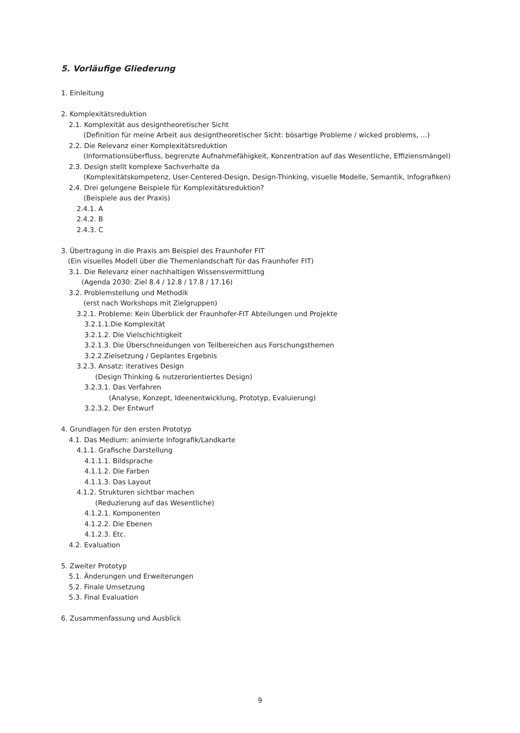5. Vorläufige Gliederung
1. Einleitung
2. Komplexitätsreduktion
2.1. Komplexität aus designtheoretischer Sicht
(Definition für meine Arbeit aus designtheoretischer Sicht: bösartige Probleme / wicked problems, ...)
2.2. Die Relevanz einer Komplexitätsreduktion
(Informationsüberfluss, begrenzte Aufnahmefähigkeit, Konzentration auf das Wesentliche, Effiziensmängel)
2.3. Design stellt komplexe Sachverhalte da
(Komplexitätskompetenz, User-Centered-Design, Design-Thinking, visuelle Modelle, Semantik, Infografiken)
2.4. Drei gelungene Beispiele für Komplexitätsreduktion?
(Beispiele aus der Praxis)
2.4.1. A
2.4.2. B
2.4.3. C
3. Übertragung in die Praxis am Beispiel des Fraunhofer FIT
(Ein visuelles Modell über die Themenlandschaft für das Fraunhofer FIT)
3.1. Die Relevanz einer nachhaltigen Wissensvermittlung
(Agenda 2030: Ziel 8.4 / 12.8 / 17.8 / 17.16)
3.2. Problemstellung und Methodik
(erst nach Workshops mit Zielgruppen)
3.2.1. Probleme: Kein Überblick der Fraunhofer-FIT Abteilungen und Projekte
3.2.1.1.Die Komplexität
3.2.1.2. Die Vielschichtigkeit
3.2.1.3. Die Überschneidungen von Teilbereichen aus Forschungsthemen
3.2.2.Zielsetzung / Geplantes Ergebnis
3.2.3. Ansatz: iteratives Design
(Design Thinking & nutzerorientiertes Design)
3.2.3.1. Das Verfahren
(Analyse, Konzept, Ideenentwicklung, Prototyp, Evaluierung)
3.2.3.2. Der Entwurf
4. Grundlagen für den ersten Prototyp
4.1. Das Medium: animierte Infografik/Landkarte
4.1.1. Grafische Darstellung
4.1.1.1. Bildsprache
4.1.1.2. Die Farben
4.1.1.3. Das Layout
4.1.2. Strukturen sichtbar machen
(Reduzierung auf das Wesentliche)
4.1.2.1. Komponenten
4.1.2.2. Die Ebenen
4.1.2.3. Etc.
4.2. Evaluation
5. Zweiter Prototyp
5.1. Änderungen und Erweiterungen
5.2. Finale Umsetzung
5.3. Final Evaluation
6. Zusammenfassung und Ausblick
9